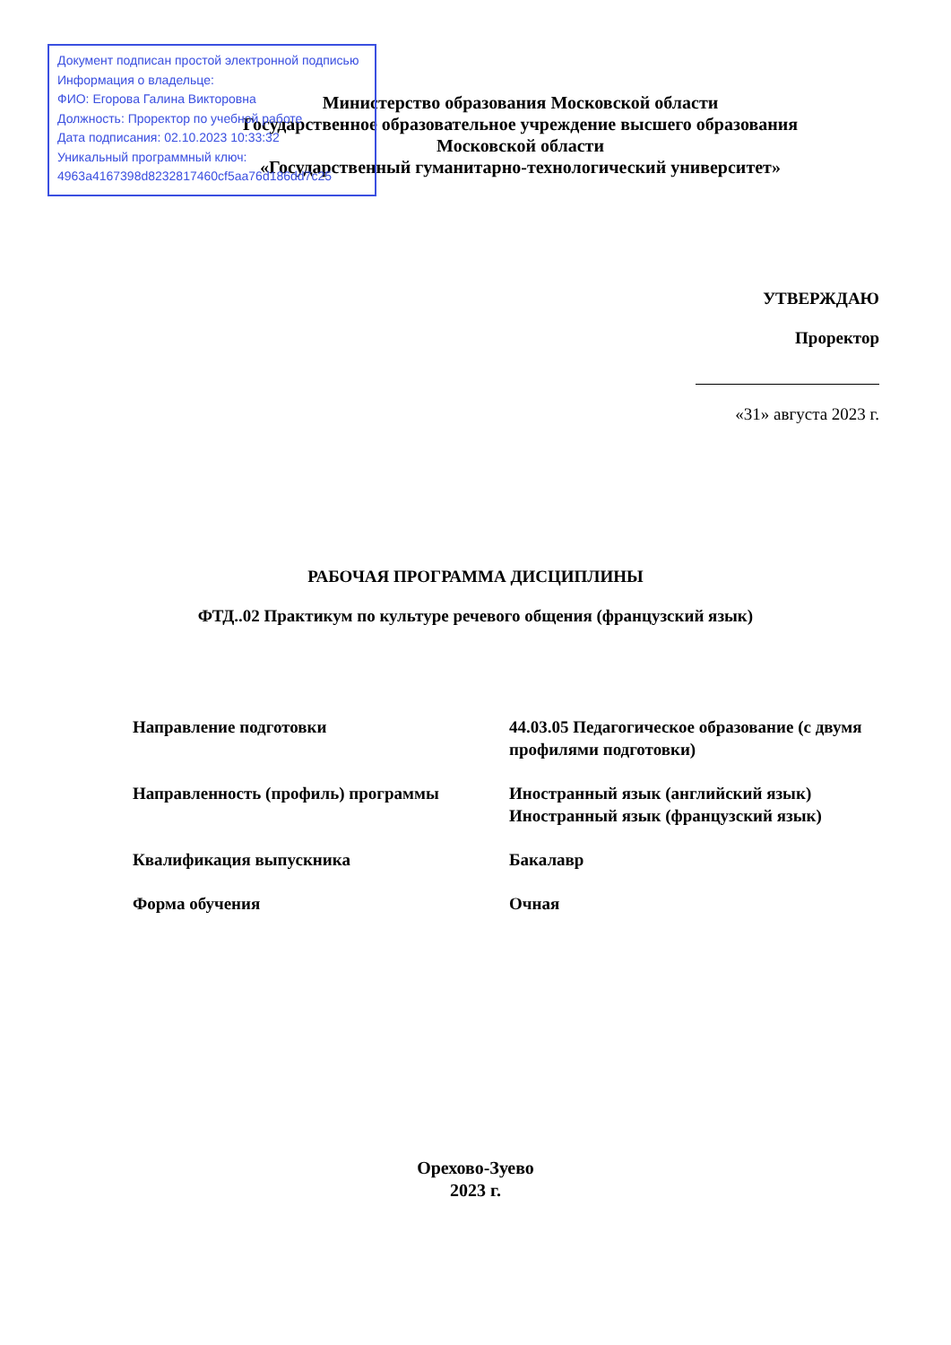Документ подписан простой электронной подписью
Информация о владельце:
ФИО: Егорова Галина Викторовна
Должность: Проректор по учебной работе
Дата подписания: 02.10.2023 10:33:32
Уникальный программный ключ:
4963a4167398d8232817460cf5aa76d186dd7c25
Министерство образования Московской области
Государственное образовательное учреждение высшего образования
Московской области
«Государственный гуманитарно-технологический университет»
УТВЕРЖДАЮ
Проректор
«31» августа 2023 г.
РАБОЧАЯ ПРОГРАММА ДИСЦИПЛИНЫ
ФТД..02 Практикум по культуре речевого общения (французский язык)
Направление подготовки 44.03.05 Педагогическое образование (с двумя профилями подготовки)
Направленность (профиль) программы Иностранный язык (английский язык)
Иностранный язык (французский язык)
Квалификация выпускника Бакалавр
Форма обучения Очная
Орехово-Зуево
2023 г.